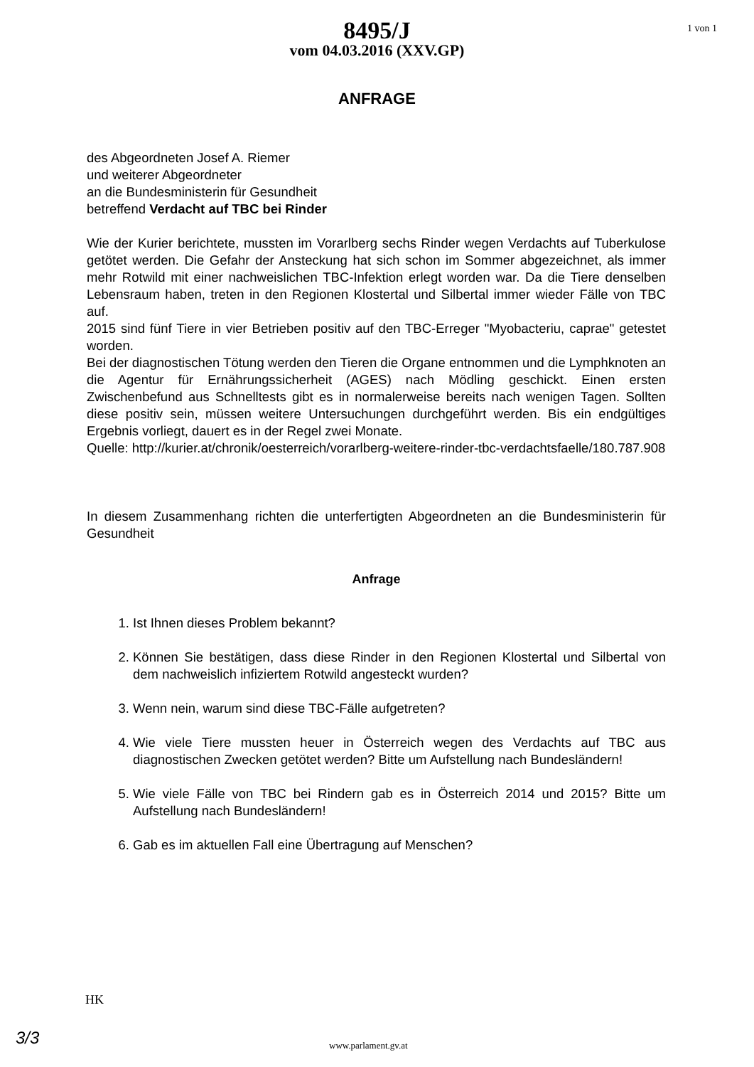1 von 1
8495/J
vom 04.03.2016 (XXV.GP)
ANFRAGE
des Abgeordneten Josef A. Riemer
und weiterer Abgeordneter
an die Bundesministerin für Gesundheit
betreffend Verdacht auf TBC bei Rinder
Wie der Kurier berichtete, mussten im Vorarlberg sechs Rinder wegen Verdachts auf Tuberkulose getötet werden. Die Gefahr der Ansteckung hat sich schon im Sommer abgezeichnet, als immer mehr Rotwild mit einer nachweislichen TBC-Infektion erlegt worden war. Da die Tiere denselben Lebensraum haben, treten in den Regionen Klostertal und Silbertal immer wieder Fälle von TBC auf.
2015 sind fünf Tiere in vier Betrieben positiv auf den TBC-Erreger "Myobacteriu, caprae" getestet worden.
Bei der diagnostischen Tötung werden den Tieren die Organe entnommen und die Lymphknoten an die Agentur für Ernährungssicherheit (AGES) nach Mödling geschickt. Einen ersten Zwischenbefund aus Schnelltests gibt es in normalerweise bereits nach wenigen Tagen. Sollten diese positiv sein, müssen weitere Untersuchungen durchgeführt werden. Bis ein endgültiges Ergebnis vorliegt, dauert es in der Regel zwei Monate.
Quelle: http://kurier.at/chronik/oesterreich/vorarlberg-weitere-rinder-tbc-verdachtsfaelle/180.787.908
In diesem Zusammenhang richten die unterfertigten Abgeordneten an die Bundesministerin für Gesundheit
Anfrage
1. Ist Ihnen dieses Problem bekannt?
2. Können Sie bestätigen, dass diese Rinder in den Regionen Klostertal und Silbertal von dem nachweislich infiziertem Rotwild angesteckt wurden?
3. Wenn nein, warum sind diese TBC-Fälle aufgetreten?
4. Wie viele Tiere mussten heuer in Österreich wegen des Verdachts auf TBC aus diagnostischen Zwecken getötet werden? Bitte um Aufstellung nach Bundesländern!
5. Wie viele Fälle von TBC bei Rindern gab es in Österreich 2014 und 2015? Bitte um Aufstellung nach Bundesländern!
6. Gab es im aktuellen Fall eine Übertragung auf Menschen?
HK
3/3 www.parlament.gv.at